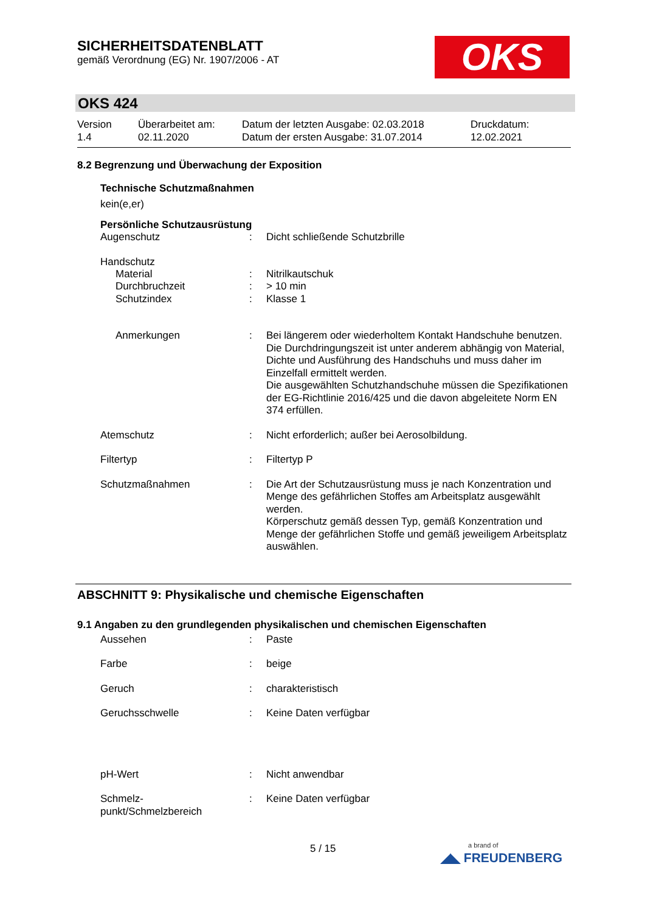SICHERHEITSDATENBLATT
gemäß Verordnung (EG) Nr. 1907/2006 - AT
OKS
OKS 424
Version
1.4
Überarbeitet am:
02.11.2020
Datum der letzten Ausgabe: 02.03.2018
Datum der ersten Ausgabe: 31.07.2014
Druckdatum:
12.02.2021
8.2 Begrenzung und Überwachung der Exposition
Technische Schutzmaßnahmen
kein(e,er)
Persönliche Schutzausrüstung
Augenschutz : Dicht schließende Schutzbrille
Handschutz
Material : Nitrilkautschuk
Durchbruchzeit : > 10 min
Schutzindex : Klasse 1
Anmerkungen : Bei längerem oder wiederholtem Kontakt Handschuhe benutzen. Die Durchdringungszeit ist unter anderem abhängig von Material, Dichte und Ausführung des Handschuhs und muss daher im Einzelfall ermittelt werden.
Die ausgewählten Schutzhandschuhe müssen die Spezifikationen der EG-Richtlinie 2016/425 und die davon abgeleitete Norm EN 374 erfüllen.
Atemschutz : Nicht erforderlich; außer bei Aerosolbildung.
Filtertyp : Filtertyp P
Schutzmaßnahmen : Die Art der Schutzausrüstung muss je nach Konzentration und Menge des gefährlichen Stoffes am Arbeitsplatz ausgewählt werden.
Körperschutz gemäß dessen Typ, gemäß Konzentration und Menge der gefährlichen Stoffe und gemäß jeweiligem Arbeitsplatz auswählen.
ABSCHNITT 9: Physikalische und chemische Eigenschaften
9.1 Angaben zu den grundlegenden physikalischen und chemischen Eigenschaften
Aussehen : Paste
Farbe : beige
Geruch : charakteristisch
Geruchsschwelle : Keine Daten verfügbar
pH-Wert : Nicht anwendbar
Schmelz-
punkt/Schmelzbereich
: Keine Daten verfügbar
5 / 15
a brand of
◢◣ FREUDENBERG